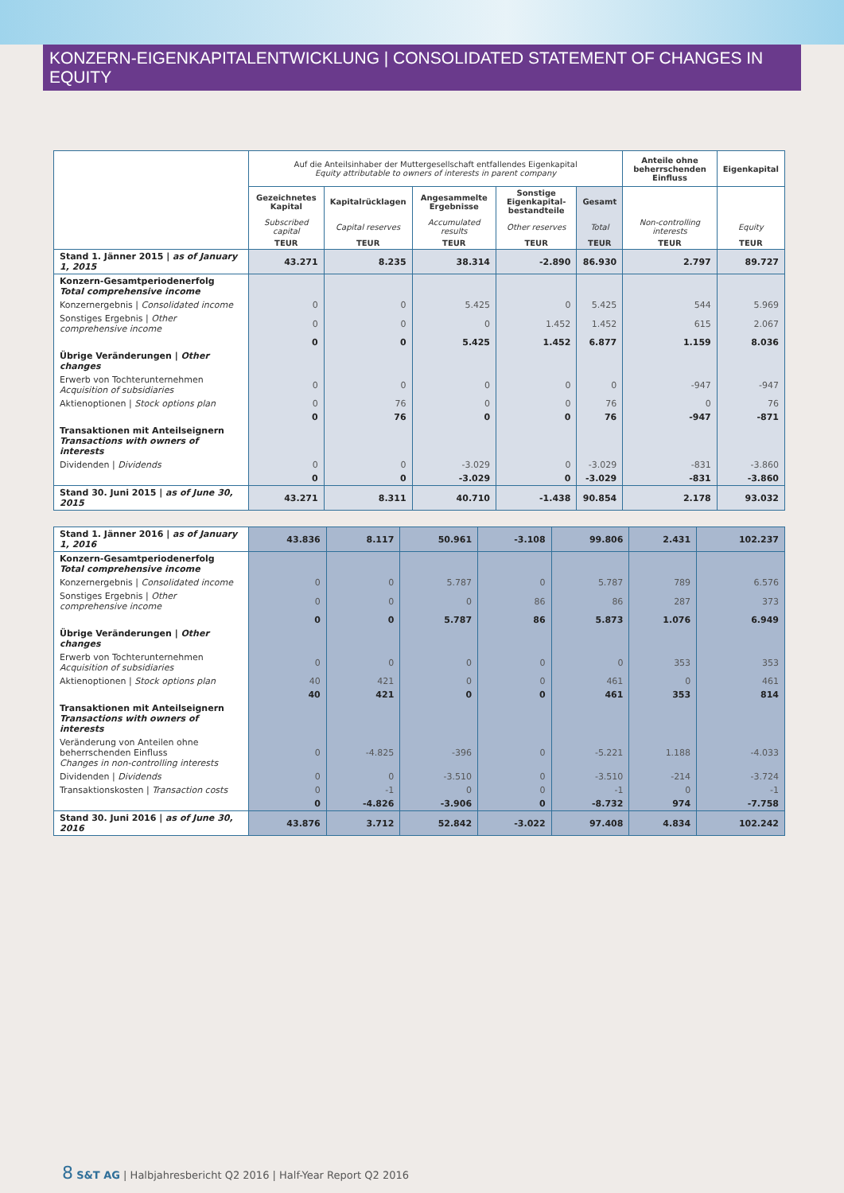KONZERN-EIGENKAPITALENTWICKLUNG | CONSOLIDATED STATEMENT OF CHANGES IN EQUITY
| | Auf die Anteilsinhaber der Muttergesellschaft entfallendes Eigenkapital Equity attributable to owners of interests in parent company | | | | | Anteile ohne beherrschenden Einfluss | Eigenkapital |
| --- | --- | --- | --- | --- | --- | --- | --- |
| | Gezeichnetes Kapital | Kapitalrücklagen | Angesammelte Ergebnisse | Sonstige Eigenkapital-bestandteile | Gesamt | | |
| | Subscribed capital | Capital reserves | Accumulated results | Other reserves | Total | Non-controlling interests | Equity |
| | TEUR | TEUR | TEUR | TEUR | TEUR | TEUR | TEUR |
| Stand 1. Jänner 2015 / as of January 1, 2015 | 43.271 | 8.235 | 38.314 | -2.890 | 86.930 | 2.797 | 89.727 |
| Konzern-Gesamtperiodenerfolg Total comprehensive income | | | | | | | |
| Konzernergebnis / Consolidated income | 0 | 0 | 5.425 | 0 | 5.425 | 544 | 5.969 |
| Sonstiges Ergebnis / Other comprehensive income | 0 | 0 | 0 | 1.452 | 1.452 | 615 | 2.067 |
| | 0 | 0 | 5.425 | 1.452 | 6.877 | 1.159 | 8.036 |
| Übrige Veränderungen / Other changes | | | | | | | |
| Erwerb von Tochterunternehmen Acquisition of subsidiaries | 0 | 0 | 0 | 0 | 0 | -947 | -947 |
| Aktienoptionen / Stock options plan | 0 | 76 | 0 | 0 | 76 | 0 | 76 |
| | 0 | 76 | 0 | 0 | 76 | -947 | -871 |
| Transaktionen mit Anteilseignern Transactions with owners of interests | | | | | | | |
| Dividenden / Dividends | 0 | 0 | -3.029 | 0 | -3.029 | -831 | -3.860 |
| | 0 | 0 | -3.029 | 0 | -3.029 | -831 | -3.860 |
| Stand 30. Juni 2015 / as of June 30, 2015 | 43.271 | 8.311 | 40.710 | -1.438 | 90.854 | 2.178 | 93.032 |
| Stand 1. Jänner 2016 / as of January 1, 2016 | 43.836 | 8.117 | 50.961 | -3.108 | 99.806 | 2.431 | 102.237 |
| Konzern-Gesamtperiodenerfolg Total comprehensive income | | | | | | | |
| Konzernergebnis / Consolidated income | 0 | 0 | 5.787 | 0 | 5.787 | 789 | 6.576 |
| Sonstiges Ergebnis / Other comprehensive income | 0 | 0 | 0 | 86 | 86 | 287 | 373 |
| | 0 | 0 | 5.787 | 86 | 5.873 | 1.076 | 6.949 |
| Übrige Veränderungen / Other changes | | | | | | | |
| Erwerb von Tochterunternehmen Acquisition of subsidiaries | 0 | 0 | 0 | 0 | 0 | 353 | 353 |
| Aktienoptionen / Stock options plan | 40 | 421 | 0 | 0 | 461 | 0 | 461 |
| | 40 | 421 | 0 | 0 | 461 | 353 | 814 |
| Transaktionen mit Anteilseignern Transactions with owners of interests | | | | | | | |
| Veränderung von Anteilen ohne beherrschenden Einfluss Changes in non-controlling interests | 0 | -4.825 | -396 | 0 | -5.221 | 1.188 | -4.033 |
| Dividenden / Dividends | 0 | 0 | -3.510 | 0 | -3.510 | -214 | -3.724 |
| Transaktionskosten / Transaction costs | 0 | -1 | 0 | 0 | -1 | 0 | -1 |
| | 0 | -4.826 | -3.906 | 0 | -8.732 | 974 | -7.758 |
| Stand 30. Juni 2016 / as of June 30, 2016 | 43.876 | 3.712 | 52.842 | -3.022 | 97.408 | 4.834 | 102.242 |
8 S&T AG | Halbjahresbericht Q2 2016 | Half-Year Report Q2 2016